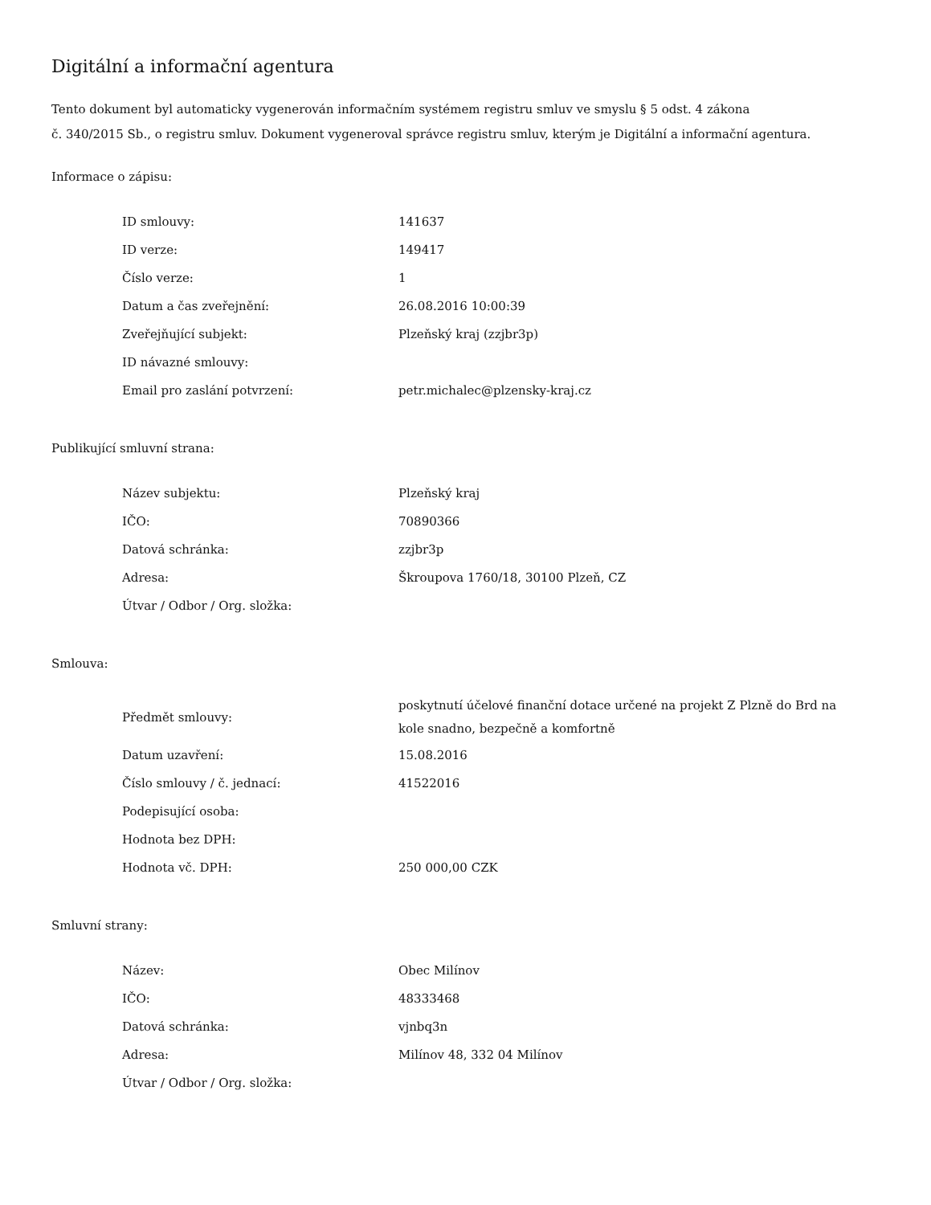Digitální a informační agentura
Tento dokument byl automaticky vygenerován informačním systémem registru smluv ve smyslu § 5 odst. 4 zákona
č. 340/2015 Sb., o registru smluv. Dokument vygeneroval správce registru smluv, kterým je Digitální a informační agentura.
Informace o zápisu:
| ID smlouvy: | 141637 |
| ID verze: | 149417 |
| Číslo verze: | 1 |
| Datum a čas zveřejnění: | 26.08.2016 10:00:39 |
| Zveřejňující subjekt: | Plzeňský kraj (zzjbr3p) |
| ID návazné smlouvy: | |
| Email pro zaslání potvrzení: | petr.michalec@plzensky-kraj.cz |
Publikující smluvní strana:
| Název subjektu: | Plzeňský kraj |
| IČO: | 70890366 |
| Datová schránka: | zzjbr3p |
| Adresa: | Škroupova 1760/18, 30100 Plzeň, CZ |
| Útvar / Odbor / Org. složka: | |
Smlouva:
| Předmět smlouvy: | poskytnutí účelové finanční dotace určené na projekt Z Plzně do Brd na kole snadno, bezpečně a komfortně |
| Datum uzavření: | 15.08.2016 |
| Číslo smlouvy / č. jednací: | 41522016 |
| Podepisující osoba: | |
| Hodnota bez DPH: | |
| Hodnota vč. DPH: | 250 000,00 CZK |
Smluvní strany:
| Název: | Obec Milínov |
| IČO: | 48333468 |
| Datová schránka: | vjnbq3n |
| Adresa: | Milínov 48, 332 04 Milínov |
| Útvar / Odbor / Org. složka: | |